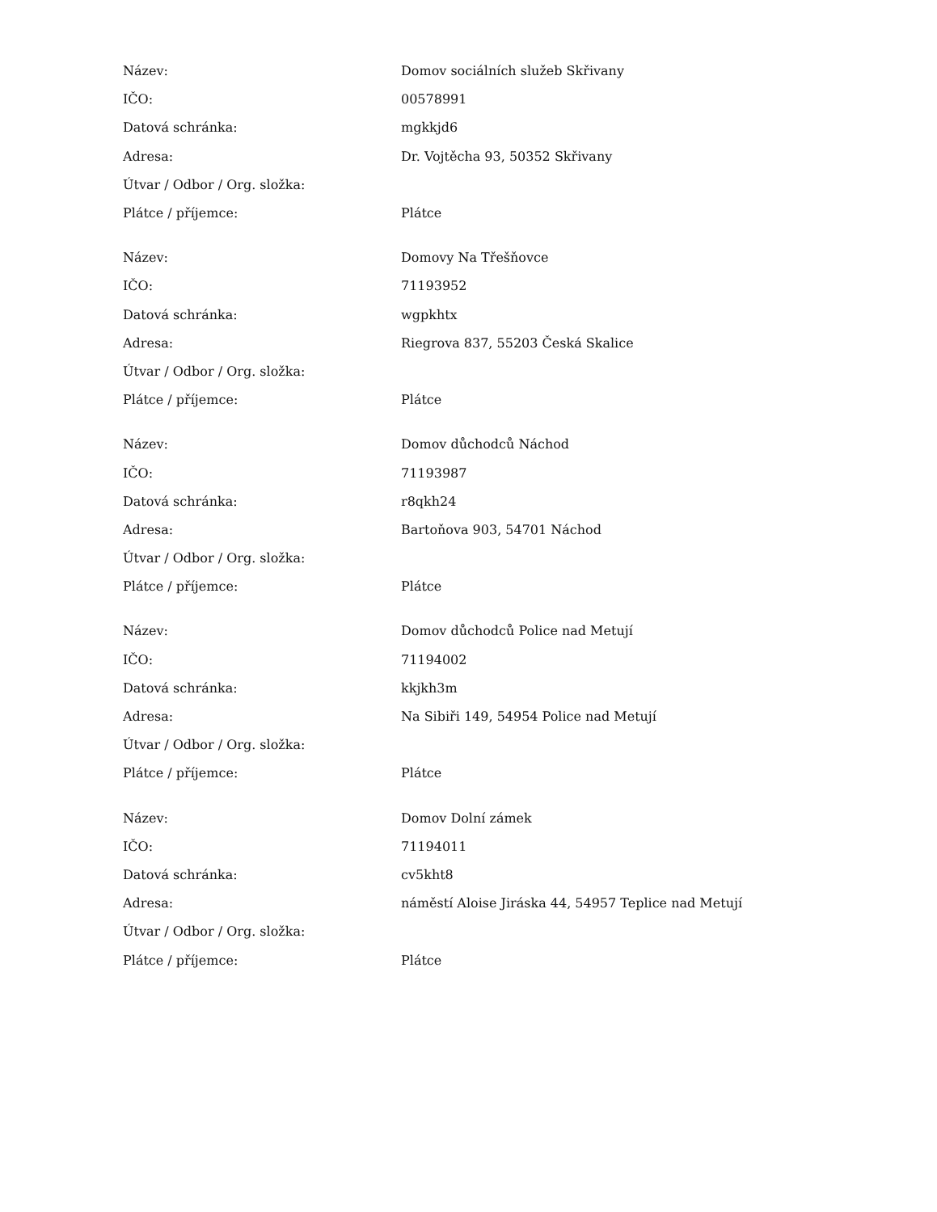| Název: | Domov sociálních služeb Skřivany |
| IČO: | 00578991 |
| Datová schránka: | mgkkjd6 |
| Adresa: | Dr. Vojtěcha 93, 50352 Skřivany |
| Útvar / Odbor / Org. složka: | |
| Plátce / příjemce: | Plátce |
| Název: | Domovy Na Třešňovce |
| IČO: | 71193952 |
| Datová schránka: | wgpkhtx |
| Adresa: | Riegrova 837, 55203 Česká Skalice |
| Útvar / Odbor / Org. složka: | |
| Plátce / příjemce: | Plátce |
| Název: | Domov důchodců Náchod |
| IČO: | 71193987 |
| Datová schránka: | r8qkh24 |
| Adresa: | Bartoňova 903, 54701 Náchod |
| Útvar / Odbor / Org. složka: | |
| Plátce / příjemce: | Plátce |
| Název: | Domov důchodců Police nad Metují |
| IČO: | 71194002 |
| Datová schránka: | kkjkh3m |
| Adresa: | Na Sibiři 149, 54954 Police nad Metují |
| Útvar / Odbor / Org. složka: | |
| Plátce / příjemce: | Plátce |
| Název: | Domov Dolní zámek |
| IČO: | 71194011 |
| Datová schránka: | cv5kht8 |
| Adresa: | náměstí Aloise Jiráska 44, 54957 Teplice nad Metují |
| Útvar / Odbor / Org. složka: | |
| Plátce / příjemce: | Plátce |